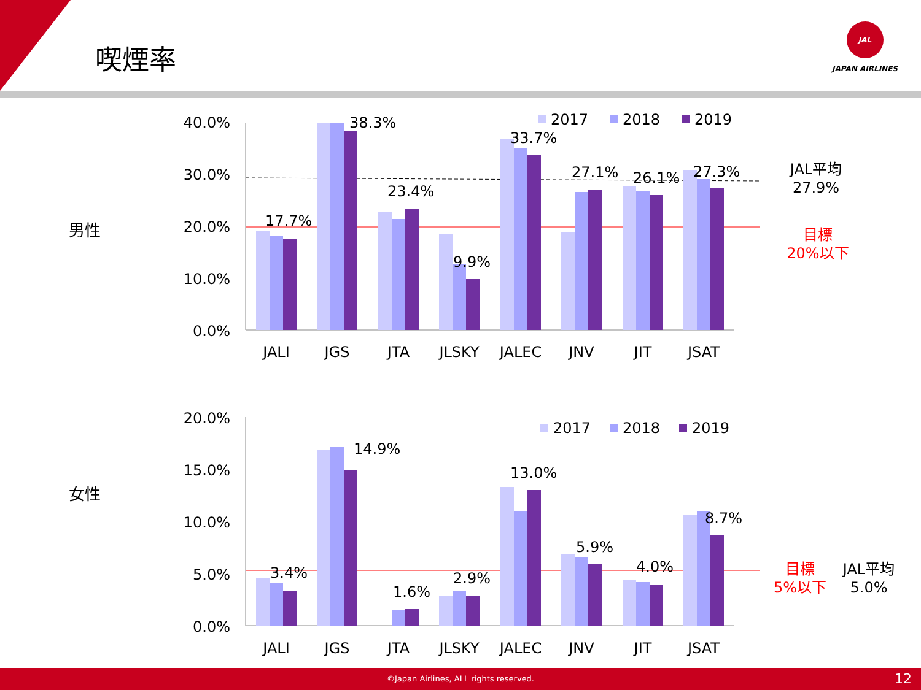喫煙率
JAL
JAPAN AIRLINES
男性
女性
40.0%
30.0%
20.0%
10.0%
0.0%
17.7%
38.3%
23.4%
9.9%
33.7%
27.1%
26.1%
27.3%
2017
2018
2019
JALI
JGS
JTA
JLSKY
JALEC
JNV
JIT
JSAT
JAL平均
27.9%
目標
20%以下
20.0%
15.0%
10.0%
5.0%
0.0%
3.4%
14.9%
1.6%
2.9%
13.0%
5.9%
4.0%
8.7%
2017
2018
2019
JALI
JGS
JTA
JLSKY
JALEC
JNV
JIT
JSAT
目標
5%以下
JAL平均
5.0%
©Japan Airlines, ALL rights reserved. 12